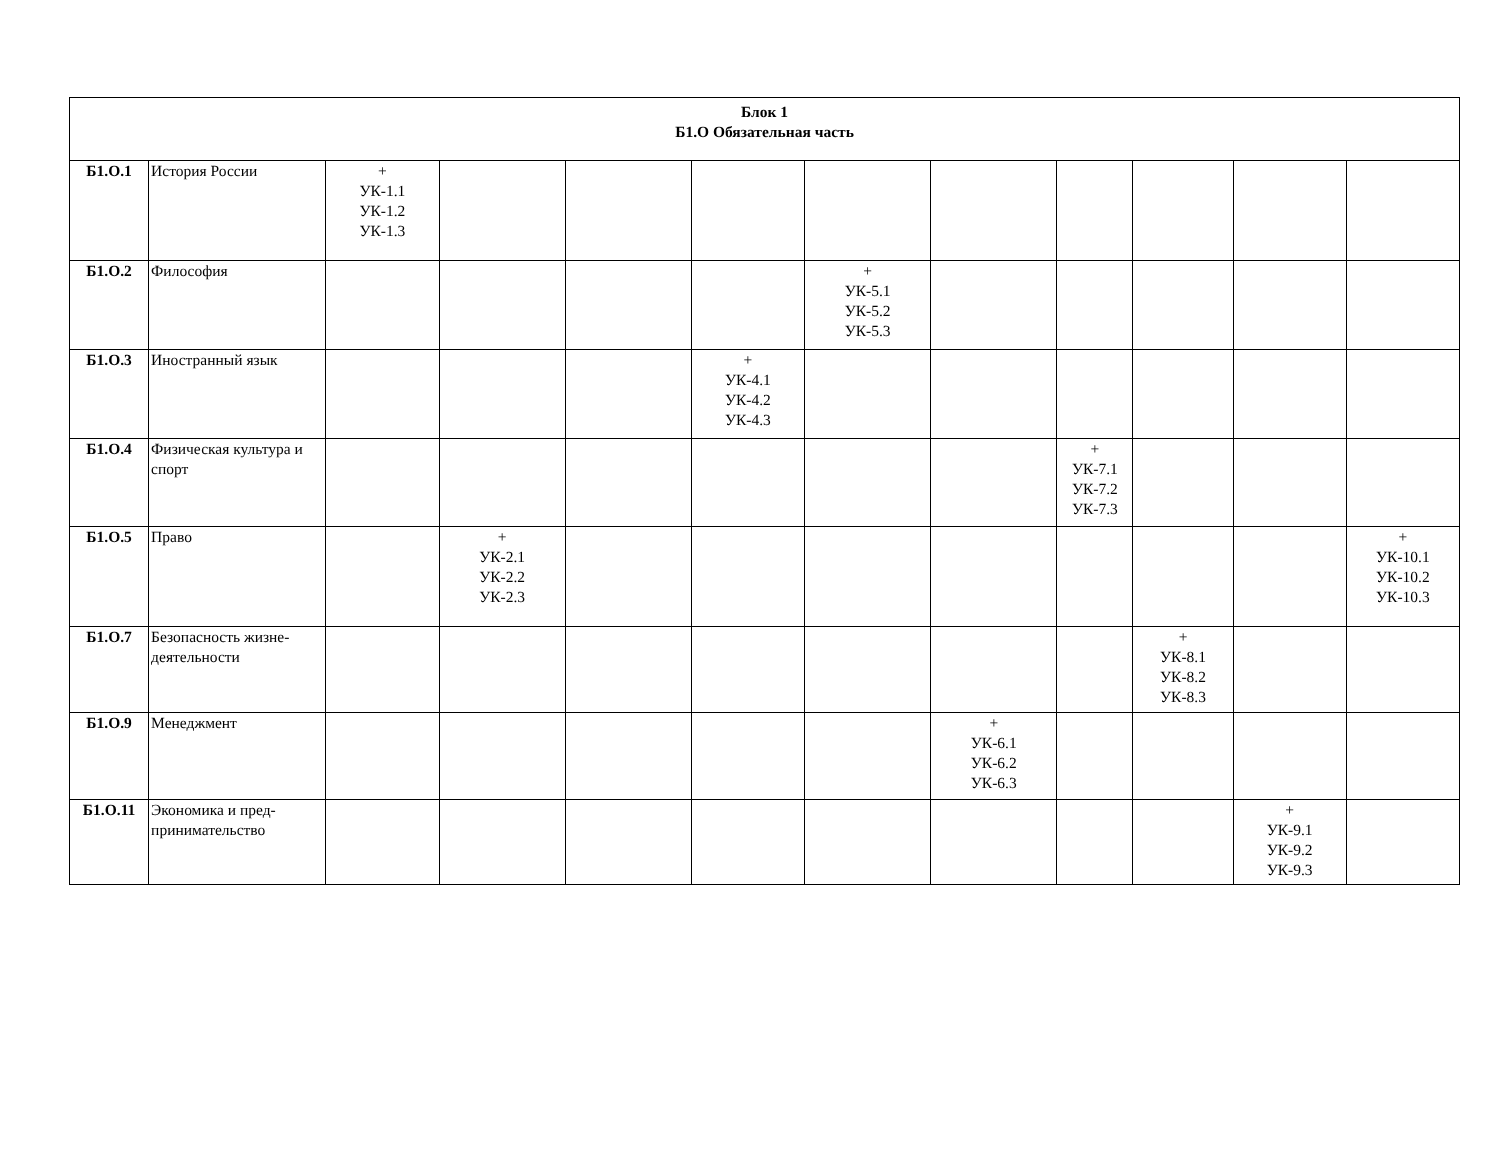| Блок 1 Б1.О Обязательная часть | | | | | | | | | | | |
| Б1.О.1 | История России | + УК-1.1 УК-1.2 УК-1.3 | | | | | | | | | |
| Б1.О.2 | Философия | | | | | + УК-5.1 УК-5.2 УК-5.3 | | | | | |
| Б1.О.3 | Иностранный язык | | | | + УК-4.1 УК-4.2 УК-4.3 | | | | | | |
| Б1.О.4 | Физическая культура и спорт | | | | | | | + УК-7.1 УК-7.2 УК-7.3 | | | |
| Б1.О.5 | Право | | + УК-2.1 УК-2.2 УК-2.3 | | | | | | | | + УК-10.1 УК-10.2 УК-10.3 |
| Б1.О.7 | Безопасность жизне-деятельности | | | | | | | | + УК-8.1 УК-8.2 УК-8.3 | | |
| Б1.О.9 | Менеджмент | | | | | | + УК-6.1 УК-6.2 УК-6.3 | | | | |
| Б1.О.11 | Экономика и пред-принимательство | | | | | | | | | + УК-9.1 УК-9.2 УК-9.3 | |